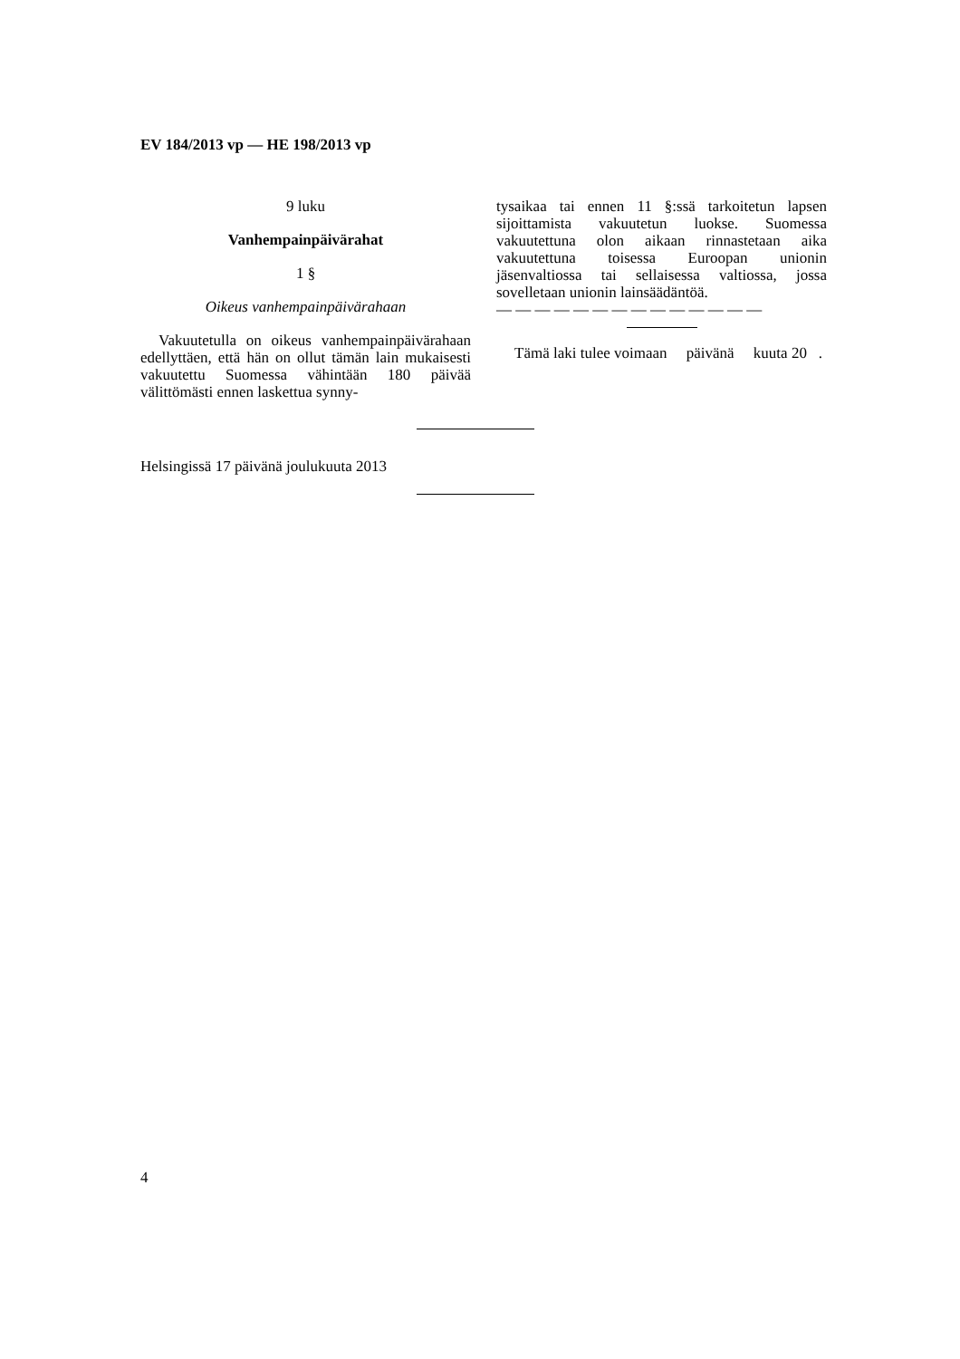EV 184/2013 vp — HE 198/2013 vp
9 luku
Vanhempainpäivärahat
1 §
Oikeus vanhempainpäivärahaan
Vakuutetulla on oikeus vanhempainpäivärahaan edellyttäen, että hän on ollut tämän lain mukaisesti vakuutettu Suomessa vähintään 180 päivää välittömästi ennen laskettua synny-
tysaikaa tai ennen 11 §:ssä tarkoitetun lapsen sijoittamista vakuutetun luokse. Suomessa vakuutettuna olon aikaan rinnastetaan aika vakuutettuna toisessa Euroopan unionin jäsenvaltiossa tai sellaisessa valtiossa, jossa sovelletaan unionin lainsäädäntöä.
— — — — — — — — — — — — — —
Tämä laki tulee voimaan päivänä kuuta 20 .
Helsingissä 17 päivänä joulukuuta 2013
4